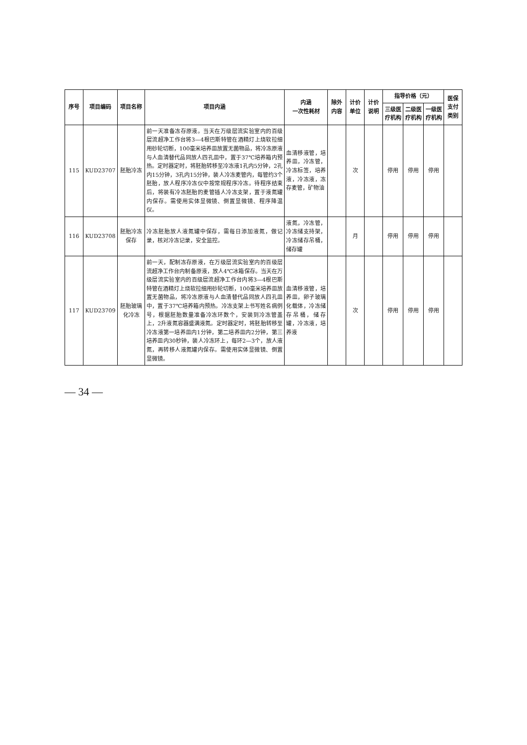| 序号 | 项目编码 | 项目名称 | 项目内涵 | 内涵 一次性耗材 | 除外内容 | 计价单位 | 计价说明 | 指导价格（元） | | | 医保支付类别 |
| --- | --- | --- | --- | --- | --- | --- | --- | --- | --- | --- | --- |
| | | | | | | | | 三级医疗机构 | 二级医疗机构 | 一级医疗机构 | |
| 115 | KUD23707 | 胚胎冷冻 | 前一天准备冻存原液。当天在万级层流实验室内的百级层流超净工作台将3—4根巴斯特管在酒精灯上烧软拉细用砂轮切断，100毫米培养皿放置无菌物品，将冷冻原液与人血清替代品同放人四孔皿中，置于37℃培养箱内预热。定时器定时，将胚胎转移至冷冻液1孔内5分钟，2孔内15分钟，3孔内15分钟，装人冷冻麦管内，每管约3个胚胎，放人程序冷冻仪中按常规程序冷冻。待程序结束后，将装有冷冻胚胎的麦管插人冷冻支架，置于液氮罐内保存。需使用实体显微镜、倒置显微镜、程序降温仪。 | 血清移液管，培养皿，冷冻管，冷冻标签，培养液，冷冻液，冻存麦管，矿物油 | | 次 | | 停用 | 停用 | 停用 | |
| 116 | KUD23708 | 胚胎冷冻保存 | 冷冻胚胎放人液氮罐中保存，需每日添加液氮，做记录，核对冷冻记录，安全监控。 | 液氮，冷冻管，冷冻储支持架，冷冻储存吊桶，储存罐 | | 月 | | 停用 | 停用 | 停用 | |
| 117 | KUD23709 | 胚胎玻璃化冷冻 | 前一天，配制冻存原液，在万级层流实验室内的百级层流超净工作台内制备原液，放人4℃冰箱保存。当天在万级层流实验室内的百级层流超净工作台内将3—4根巴斯特管在酒精灯上烧软拉细用砂轮切断，100毫米培养皿放置无菌物品，将冷冻原液与人血清替代品同放人四孔皿中，置于37℃培养箱内预热。冷冻支架上书写姓名病例号，根据胚胎数量准备冷冻环数个，安装到冷冻管盖上，2升液氮容器盛满液氮。定时器定时，将胚胎转移至冷冻液第一培养皿内1分钟，第二培养皿内2分钟，第三培养皿内30秒钟，装人冷冻环上，每环2—3个，放人液氮，再转移人液氮罐内保存。需使用实体显微镜、倒置显微镜。 | 血清移液管，培养皿，卵子玻璃化载体，冷冻储存吊桶，储存罐，冷冻液，培养液 | | 次 | | 停用 | 停用 | 停用 | |
— 34 —